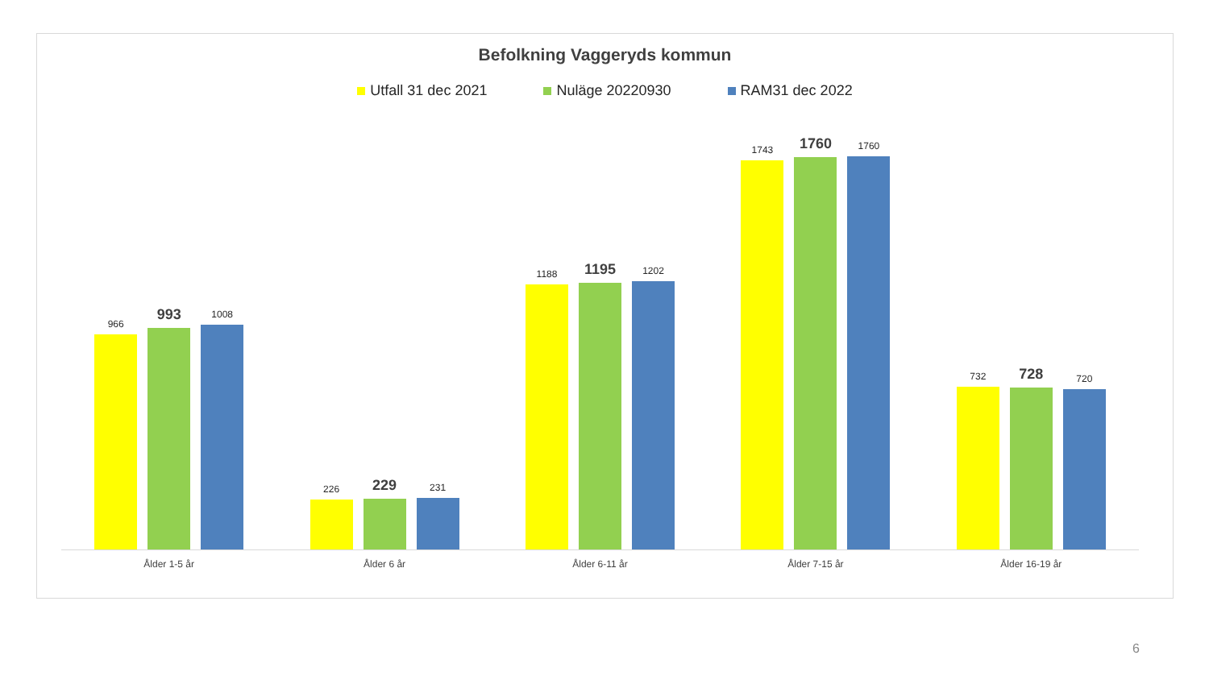Befolkning Vaggeryds kommun
Utfall 31 dec 2021 Nuläge 20220930 RAM31 dec 2022
966
993
1008
Ålder 1-5 år
226
229
231
Ålder 6 år
1188
1195
1202
Ålder 6-11 år
1743
1760
1760
Ålder 7-15 år
732
728
720
Ålder 16-19 år
6